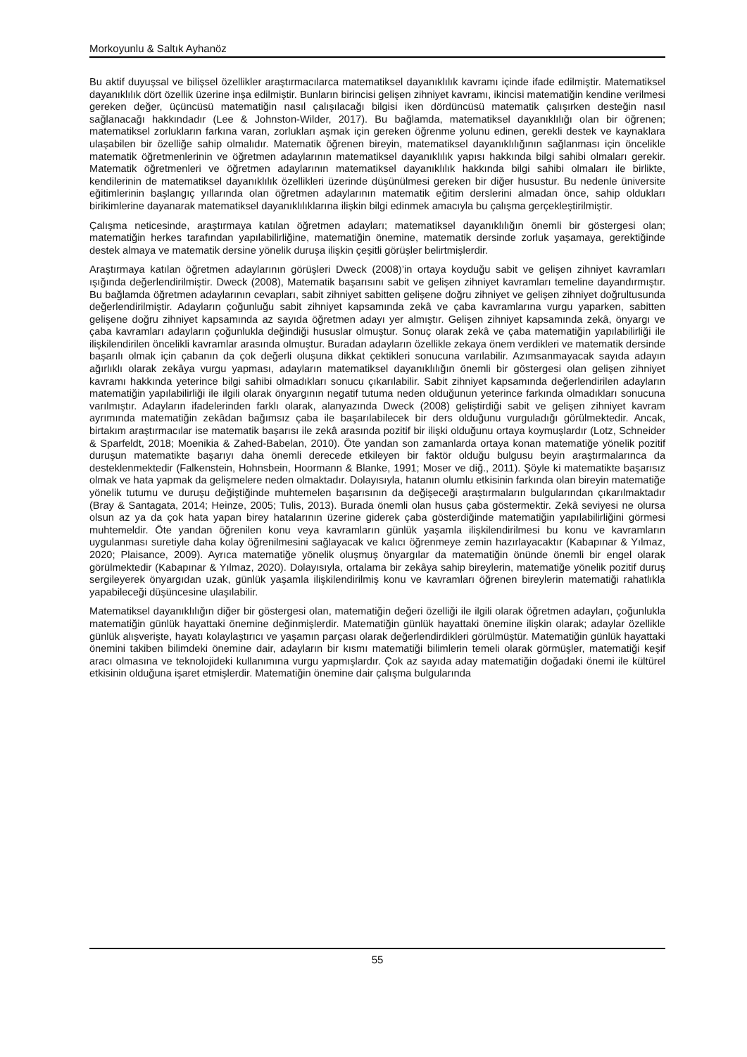Morkoyunlu & Saltık Ayhanöz
Bu aktif duyuşsal ve bilişsel özellikler araştırmacılarca matematiksel dayanıklılık kavramı içinde ifade edilmiştir. Matematiksel dayanıklılık dört özellik üzerine inşa edilmiştir. Bunların birincisi gelişen zihniyet kavramı, ikincisi matematiğin kendine verilmesi gereken değer, üçüncüsü matematiğin nasıl çalışılacağı bilgisi iken dördüncüsü matematik çalışırken desteğin nasıl sağlanacağı hakkındadır (Lee & Johnston-Wilder, 2017). Bu bağlamda, matematiksel dayanıklılığı olan bir öğrenen; matematiksel zorlukların farkına varan, zorlukları aşmak için gereken öğrenme yolunu edinen, gerekli destek ve kaynaklara ulaşabilen bir özelliğe sahip olmalıdır. Matematik öğrenen bireyin, matematiksel dayanıklılığının sağlanması için öncelikle matematik öğretmenlerinin ve öğretmen adaylarının matematiksel dayanıklılık yapısı hakkında bilgi sahibi olmaları gerekir. Matematik öğretmenleri ve öğretmen adaylarının matematiksel dayanıklılık hakkında bilgi sahibi olmaları ile birlikte, kendilerinin de matematiksel dayanıklılık özellikleri üzerinde düşünülmesi gereken bir diğer husustur. Bu nedenle üniversite eğitimlerinin başlangıç yıllarında olan öğretmen adaylarının matematik eğitim derslerini almadan önce, sahip oldukları birikimlerine dayanarak matematiksel dayanıklılıklarına ilişkin bilgi edinmek amacıyla bu çalışma gerçekleştirilmiştir.
Çalışma neticesinde, araştırmaya katılan öğretmen adayları; matematiksel dayanıklılığın önemli bir göstergesi olan; matematiğin herkes tarafından yapılabilirliğine, matematiğin önemine, matematik dersinde zorluk yaşamaya, gerektiğinde destek almaya ve matematik dersine yönelik duruşa ilişkin çeşitli görüşler belirtmişlerdir.
Araştırmaya katılan öğretmen adaylarının görüşleri Dweck (2008)’in ortaya koyduğu sabit ve gelişen zihniyet kavramları ışığında değerlendirilmiştir. Dweck (2008), Matematik başarısını sabit ve gelişen zihniyet kavramları temeline dayandırmıştır. Bu bağlamda öğretmen adaylarının cevapları, sabit zihniyet sabitten gelişene doğru zihniyet ve gelişen zihniyet doğrultusunda değerlendirilmiştir. Adayların çoğunluğu sabit zihniyet kapsamında zekâ ve çaba kavramlarına vurgu yaparken, sabitten gelişene doğru zihniyet kapsamında az sayıda öğretmen adayı yer almıştır. Gelişen zihniyet kapsamında zekâ, önyargı ve çaba kavramları adayların çoğunlukla değindiği hususlar olmuştur. Sonuç olarak zekâ ve çaba matematiğin yapılabilirliği ile ilişkilendirilen öncelikli kavramlar arasında olmuştur. Buradan adayların özellikle zekaya önem verdikleri ve matematik dersinde başarılı olmak için çabanın da çok değerli oluşuna dikkat çektikleri sonucuna varılabilir. Azımsanmayacak sayıda adayın ağırlıklı olarak zekâya vurgu yapması, adayların matematiksel dayanıklılığın önemli bir göstergesi olan gelişen zihniyet kavramı hakkında yeterince bilgi sahibi olmadıkları sonucu çıkarılabilir. Sabit zihniyet kapsamında değerlendirilen adayların matematiğin yapılabilirliği ile ilgili olarak önyargının negatif tutuma neden olduğunun yeterince farkında olmadıkları sonucuna varılmıştır. Adayların ifadelerinden farklı olarak, alanyazında Dweck (2008) geliştirdiği sabit ve gelişen zihniyet kavram ayrımında matematiğin zekâdan bağımsız çaba ile başarılabilecek bir ders olduğunu vurguladığı görülmektedir. Ancak, birtakım araştırmacılar ise matematik başarısı ile zekâ arasında pozitif bir ilişki olduğunu ortaya koymuşlardır (Lotz, Schneider & Sparfeldt, 2018; Moenikia & Zahed-Babelan, 2010). Öte yandan son zamanlarda ortaya konan matematiğe yönelik pozitif duruşun matematikte başarıyı daha önemli derecede etkileyen bir faktör olduğu bulgusu beyin araştırmalarınca da desteklenmektedir (Falkenstein, Hohnsbein, Hoormann & Blanke, 1991; Moser ve diğ., 2011). Şöyle ki matematikte başarısız olmak ve hata yapmak da gelişmelere neden olmaktadır. Dolayısıyla, hatanın olumlu etkisinin farkında olan bireyin matematiğe yönelik tutumu ve duruşu değiştiğinde muhtemelen başarısının da değişeceği araştırmaların bulgularından çıkarılmaktadır (Bray & Santagata, 2014; Heinze, 2005; Tulis, 2013). Burada önemli olan husus çaba göstermektir. Zekâ seviyesi ne olursa olsun az ya da çok hata yapan birey hatalarının üzerine giderek çaba gösterdiğinde matematiğin yapılabilirliğini görmesi muhtemeldir. Öte yandan öğrenilen konu veya kavramların günlük yaşamla ilişkilendirilmesi bu konu ve kavramların uygulanması suretiyle daha kolay öğrenilmesini sağlayacak ve kalıcı öğrenmeye zemin hazırlayacaktır (Kabapınar & Yılmaz, 2020; Plaisance, 2009). Ayrıca matematiğe yönelik oluşmuş önyargılar da matematiğin önünde önemli bir engel olarak görülmektedir (Kabapınar & Yılmaz, 2020). Dolayısıyla, ortalama bir zekâya sahip bireylerin, matematiğe yönelik pozitif duruş sergileyerek önyargıdan uzak, günlük yaşamla ilişkilendirilmiş konu ve kavramları öğrenen bireylerin matematiği rahatlıkla yapabileceği düşüncesine ulaşılabilir.
Matematiksel dayanıklılığın diğer bir göstergesi olan, matematiğin değeri özelliği ile ilgili olarak öğretmen adayları, çoğunlukla matematiğin günlük hayattaki önemine değinmişlerdir. Matematiğin günlük hayattaki önemine ilişkin olarak; adaylar özellikle günlük alışverişte, hayatı kolaylaştırıcı ve yaşamın parçası olarak değerlendirdikleri görülmüştür. Matematiğin günlük hayattaki önemini takiben bilimdeki önemine dair, adayların bir kısmı matematiği bilimlerin temeli olarak görmüşler, matematiği keşif aracı olmasına ve teknolojideki kullanımına vurgu yapmışlardır. Çok az sayıda aday matematiğin doğadaki önemi ile kültürel etkisinin olduğuna işaret etmişlerdir. Matematiğin önemine dair çalışma bulgularında
55